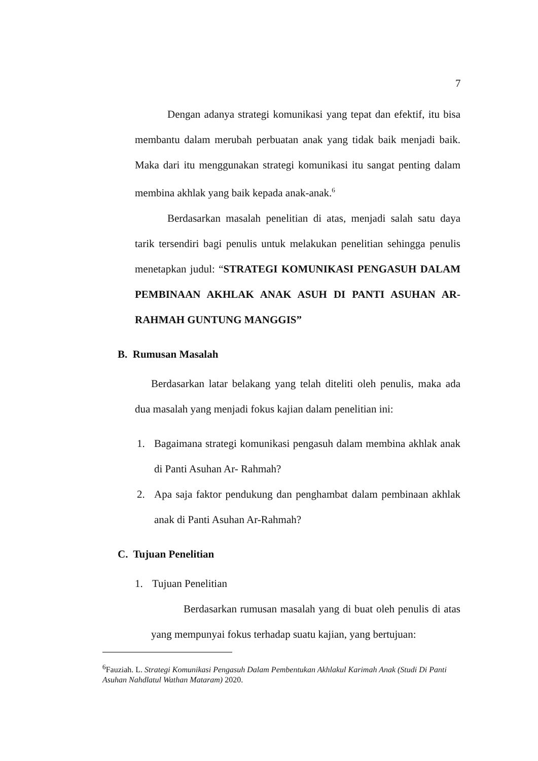7
Dengan adanya strategi komunikasi yang tepat dan efektif, itu bisa membantu dalam merubah perbuatan anak yang tidak baik menjadi baik. Maka dari itu menggunakan strategi komunikasi itu sangat penting dalam membina akhlak yang baik kepada anak-anak.<sup>6</sup>
Berdasarkan masalah penelitian di atas, menjadi salah satu daya tarik tersendiri bagi penulis untuk melakukan penelitian sehingga penulis menetapkan judul: “STRATEGI KOMUNIKASI PENGASUH DALAM PEMBINAAN AKHLAK ANAK ASUH DI PANTI ASUHAN AR-RAHMAH GUNTUNG MANGGIS”
B. Rumusan Masalah
Berdasarkan latar belakang yang telah diteliti oleh penulis, maka ada dua masalah yang menjadi fokus kajian dalam penelitian ini:
1. Bagaimana strategi komunikasi pengasuh dalam membina akhlak anak di Panti Asuhan Ar- Rahmah?
2. Apa saja faktor pendukung dan penghambat dalam pembinaan akhlak anak di Panti Asuhan Ar-Rahmah?
C. Tujuan Penelitian
1. Tujuan Penelitian
Berdasarkan rumusan masalah yang di buat oleh penulis di atas yang mempunyai fokus terhadap suatu kajian, yang bertujuan:
<sup>6</sup> Fauziah. L. Strategi Komunikasi Pengasuh Dalam Pembentukan Akhlakul Karimah Anak (Studi Di Panti Asuhan Nahdlatul Wathan Mataram) 2020.